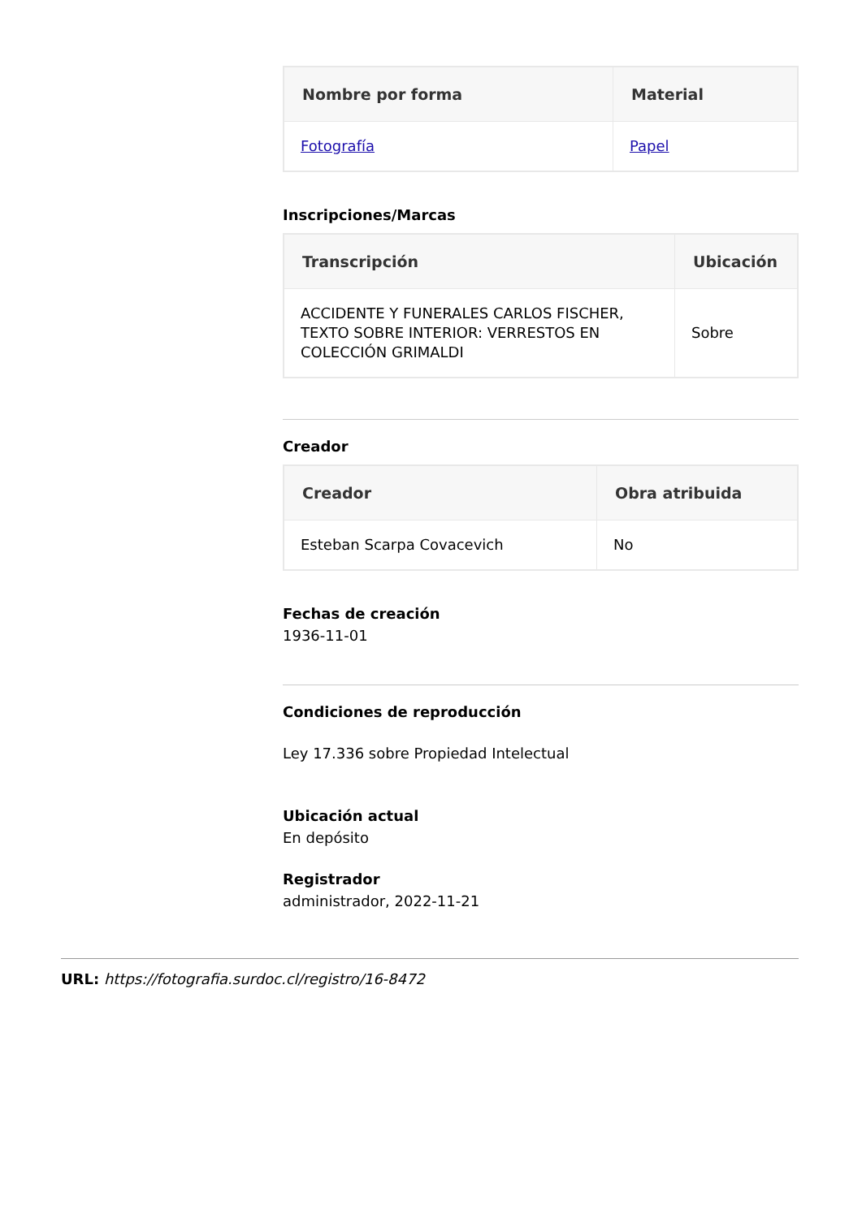| Nombre por forma | Material |
| --- | --- |
| Fotografía | Papel |
Inscripciones/Marcas
| Transcripción | Ubicación |
| --- | --- |
| ACCIDENTE Y FUNERALES CARLOS FISCHER, TEXTO SOBRE INTERIOR: VERRESTOS EN COLECCIÓN GRIMALDI | Sobre |
Creador
| Creador | Obra atribuida |
| --- | --- |
| Esteban Scarpa Covacevich | No |
Fechas de creación
1936-11-01
Condiciones de reproducción
Ley 17.336 sobre Propiedad Intelectual
Ubicación actual
En depósito
Registrador
administrador, 2022-11-21
URL: https://fotografia.surdoc.cl/registro/16-8472